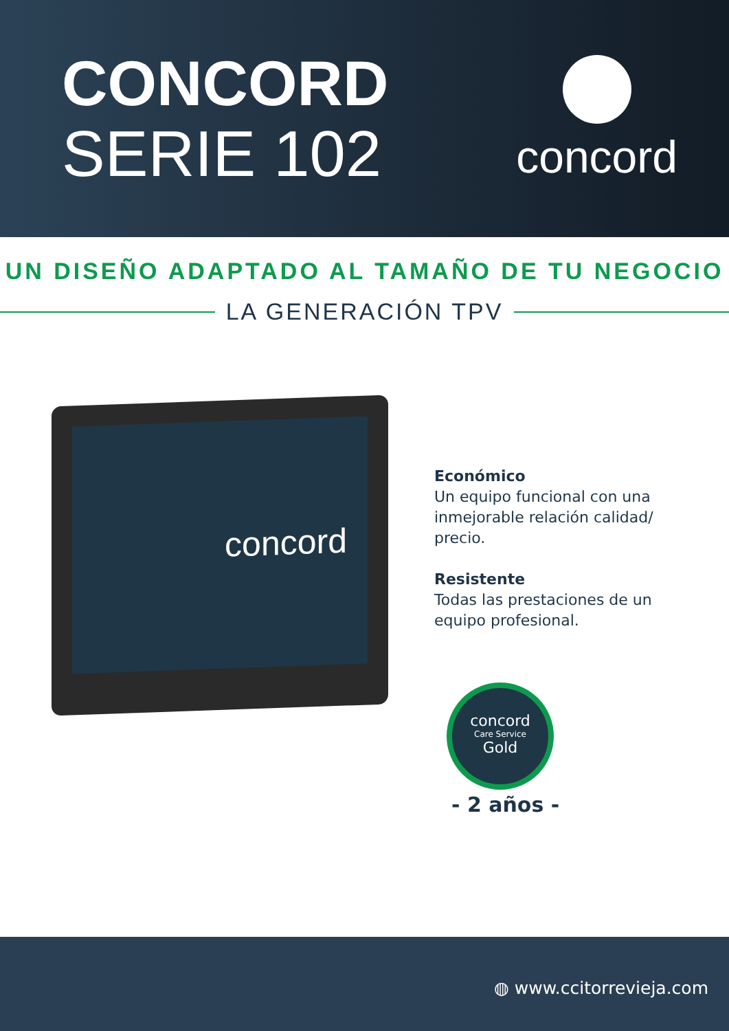CONCORD
SERIE 102
concord
UN DISEÑO ADAPTADO AL TAMAÑO DE TU NEGOCIO
LA GENERACIÓN TPV
concord
Económico
Un equipo funcional con una inmejorable relación calidad/ precio.
Resistente
Todas las prestaciones de un equipo profesional.
concord
Care Service
Gold
- 2 años -
◍ www.ccitorrevieja.com